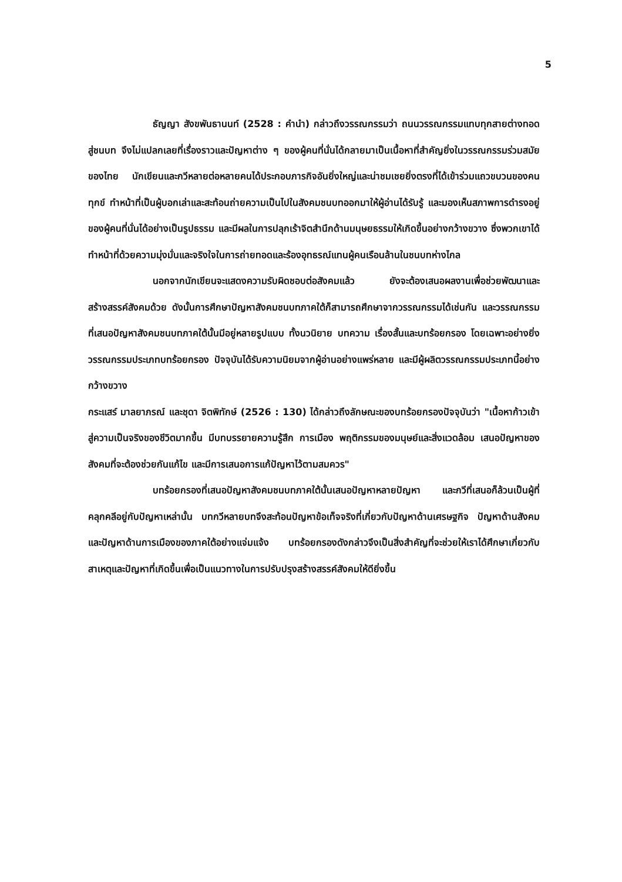5
ธัญญา สังขพันธานนท์ (2528 : คำนำ) กล่าวถึงวรรณกรรมว่า ถนนวรรณกรรมแทบทุกสายต่างทอดสู่ชนบท จึงไม่แปลกเลยที่เรื่องราวและปัญหาต่าง ๆ ของผู้คนที่นั่นได้กลายมาเป็นเนื้อหาที่สำคัญยิ่งในวรรณกรรมร่วมสมัยของไทย นักเขียนและกวีหลายต่อหลายคนได้ประกอบภารกิจอันยิ่งใหญ่และน่าชมเชยยิ่งตรงที่ได้เข้าร่วมแถวขบวนของคนทุกข์ ทำหน้าที่เป็นผู้บอกเล่าและสะท้อนถ่ายความเป็นไปในสังคมชนบทออกมาให้ผู้อ่านได้รับรู้ และมองเห็นสภาพการดำรงอยู่ของผู้คนที่นั่นได้อย่างเป็นรูปธรรม และมีผลในการปลุกเร้าจิตสำนึกด้านมนุษยธรรมให้เกิดขึ้นอย่างกว้างขวาง ซึ่งพวกเขาได้ทำหน้าที่ด้วยความมุ่งมั่นและจริงใจในการถ่ายทอดและร้องอุทธรณ์แทนผู้คนเรือนล้านในชนบทห่างไกล
นอกจากนักเขียนจะแสดงความรับผิดชอบต่อสังคมแล้ว ยังจะต้องเสนอผลงานเพื่อช่วยพัฒนาและสร้างสรรค์สังคมด้วย ดังนั้นการศึกษาปัญหาสังคมชนบทภาคใต้ก็สามารถศึกษาจากวรรณกรรมได้เช่นกัน และวรรณกรรมที่เสนอปัญหาสังคมชนบทภาคใต้นั้นมีอยู่หลายรูปแบบ ทั้งนวนิยาย บทความ เรื่องสั้นและบทร้อยกรอง โดยเฉพาะอย่างยิ่งวรรณกรรมประเภทบทร้อยกรอง ปัจจุบันได้รับความนิยมจากผู้อ่านอย่างแพร่หลาย และมีผู้ผลิตวรรณกรรมประเภทนี้อย่างกว้างขวาง
กระแสร์ มาลยาภรณ์ และชุดา จิตพิทักษ์ (2526 : 130) ได้กล่าวถึงลักษณะของบทร้อยกรองปัจจุบันว่า "เนื้อหาก้าวเข้าสู่ความเป็นจริงของชีวิตมากขึ้น มีบทบรรยายความรู้สึก การเมือง พฤติกรรมของมนุษย์และสิ่งแวดล้อม เสนอปัญหาของสังคมที่จะต้องช่วยกันแก้ไข และมีการเสนอการแก้ปัญหาไว้ตามสมควร"
บทร้อยกรองที่เสนอปัญหาสังคมชนบทภาคใต้นั้นเสนอปัญหาหลายปัญหา และกวีที่เสนอก็ล้วนเป็นผู้ที่คลุกคลีอยู่กับปัญหาเหล่านั้น บทกวีหลายบทจึงสะท้อนปัญหาข้อเท็จจริงที่เกี่ยวกับปัญหาด้านเศรษฐกิจ ปัญหาด้านสังคม และปัญหาด้านการเมืองของภาคใต้อย่างแจ่มแจ้ง บทร้อยกรองดังกล่าวจึงเป็นสิ่งสำคัญที่จะช่วยให้เราได้ศึกษาเกี่ยวกับสาเหตุและปัญหาที่เกิดขึ้นเพื่อเป็นแนวทางในการปรับปรุงสร้างสรรค์สังคมให้ดียิ่งขึ้น